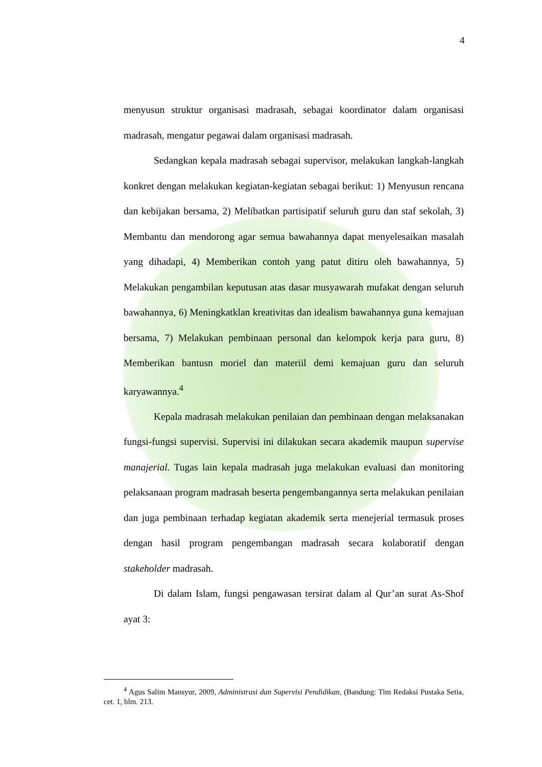4
menyusun struktur organisasi madrasah, sebagai koordinator dalam organisasi madrasah, mengatur pegawai dalam organisasi madrasah.
Sedangkan kepala madrasah sebagai supervisor, melakukan langkah-langkah konkret dengan melakukan kegiatan-kegiatan sebagai berikut: 1) Menyusun rencana dan kebijakan bersama, 2) Melibatkan partisipatif seluruh guru dan staf sekolah, 3) Membantu dan mendorong agar semua bawahannya dapat menyelesaikan masalah yang dihadapi, 4) Memberikan contoh yang patut ditiru oleh bawahannya, 5) Melakukan pengambilan keputusan atas dasar musyawarah mufakat dengan seluruh bawahannya, 6) Meningkatklan kreativitas dan idealism bawahannya guna kemajuan bersama, 7) Melakukan pembinaan personal dan kelompok kerja para guru, 8) Memberikan bantusn moriel dan materiil demi kemajuan guru dan seluruh karyawannya.<sup>4</sup>
Kepala madrasah melakukan penilaian dan pembinaan dengan melaksanakan fungsi-fungsi supervisi. Supervisi ini dilakukan secara akademik maupun supervise manajerial. Tugas lain kepala madrasah juga melakukan evaluasi dan monitoring pelaksanaan program madrasah beserta pengembangannya serta melakukan penilaian dan juga pembinaan terhadap kegiatan akademik serta menejerial termasuk proses dengan hasil program pengembangan madrasah secara kolaboratif dengan stakeholder madrasah.
Di dalam Islam, fungsi pengawasan tersirat dalam al Qur’an surat As-Shof ayat 3:
<sup>4</sup> Agus Salim Mansyur, 2009, Administrasi dan Supervisi Pendidikan, (Bandung: Tim Redaksi Pustaka Setia, cet. 1, hlm. 213.